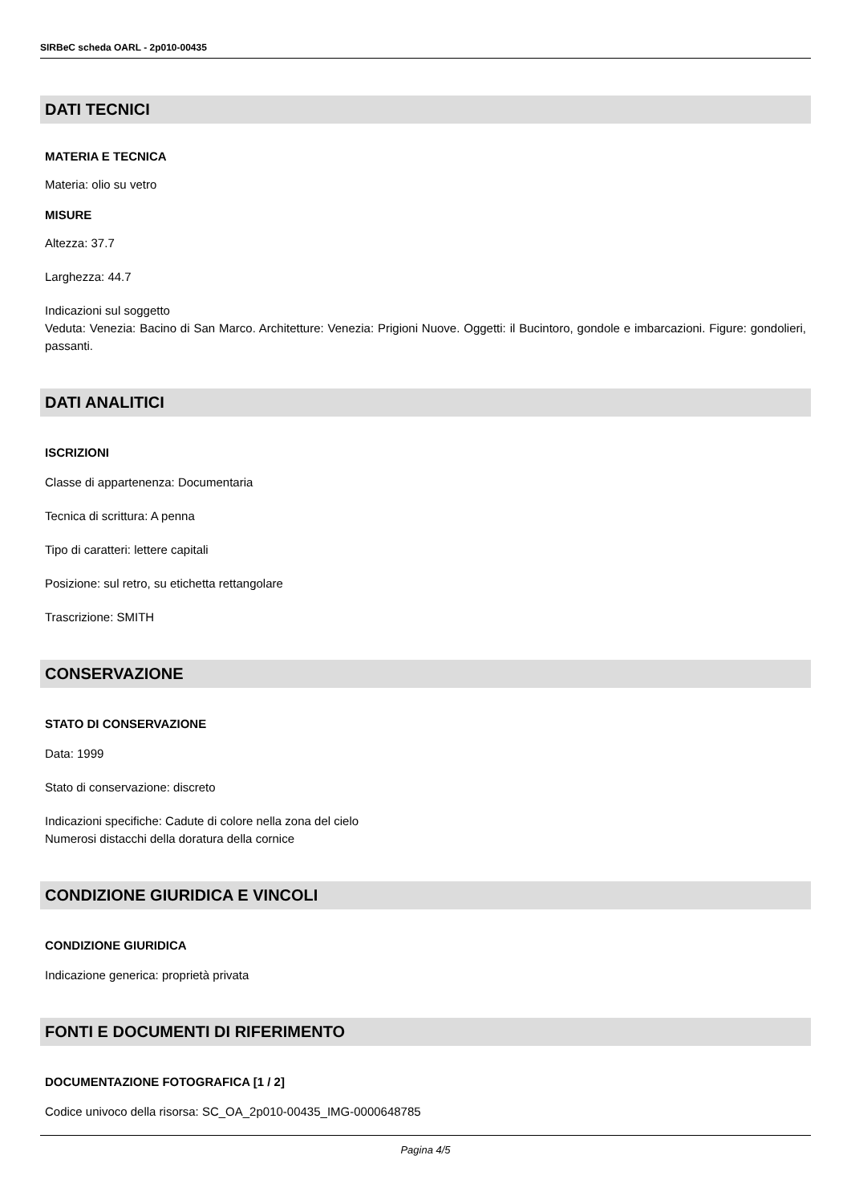SIRBeC scheda OARL - 2p010-00435
DATI TECNICI
MATERIA E TECNICA
Materia: olio su vetro
MISURE
Altezza: 37.7
Larghezza: 44.7
Indicazioni sul soggetto
Veduta: Venezia: Bacino di San Marco. Architetture: Venezia: Prigioni Nuove. Oggetti: il Bucintoro, gondole e imbarcazioni. Figure: gondolieri, passanti.
DATI ANALITICI
ISCRIZIONI
Classe di appartenenza: Documentaria
Tecnica di scrittura: A penna
Tipo di caratteri: lettere capitali
Posizione: sul retro, su etichetta rettangolare
Trascrizione: SMITH
CONSERVAZIONE
STATO DI CONSERVAZIONE
Data: 1999
Stato di conservazione: discreto
Indicazioni specifiche: Cadute di colore nella zona del cielo
Numerosi distacchi della doratura della cornice
CONDIZIONE GIURIDICA E VINCOLI
CONDIZIONE GIURIDICA
Indicazione generica: proprietà privata
FONTI E DOCUMENTI DI RIFERIMENTO
DOCUMENTAZIONE FOTOGRAFICA [1 / 2]
Codice univoco della risorsa: SC_OA_2p010-00435_IMG-0000648785
Pagina 4/5